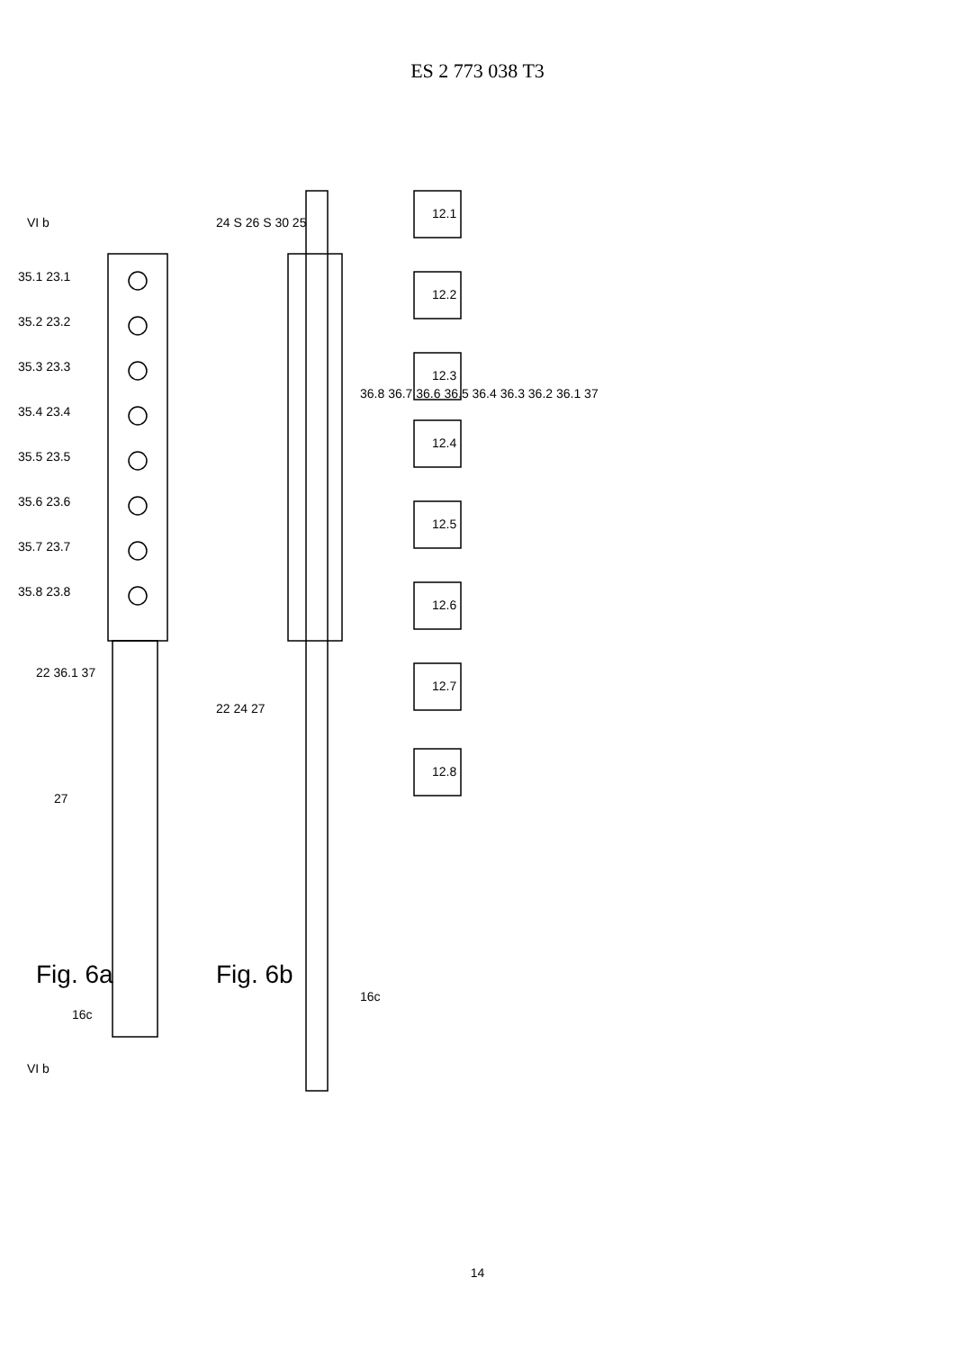ES 2 773 038 T3
VI b
12.1
12.2
12.3
12.4
12.5
12.6
12.7
12.8
35.1 23.1
35.2 23.2
35.3 23.3
35.4 23.4
35.5 23.5
35.6 23.6
35.7 23.7
35.8 23.8
22 36.1 37
27
Fig. 6a
16c
VI b
24 S 26 S 30 25
22 24 27
36.8 36.7 36.6 36.5 36.4 36.3 36.2 36.1 37
Fig. 6b
16c
14